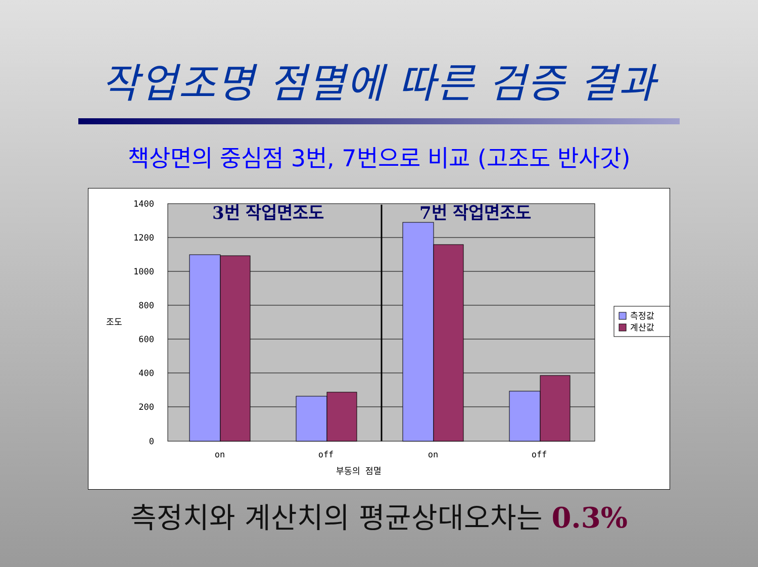작업조명 점멸에 따른 검증 결과
책상면의 중심점 3번, 7번으로 비교 (고조도 반사갓)
1400
1200
1000
800
600
400
200
0
3번 작업면조도
7번 작업면조도
on
off
on
off
부동의 점멸
조도
측정값
계산값
측정치와 계산치의 평균상대오차는 0.3%